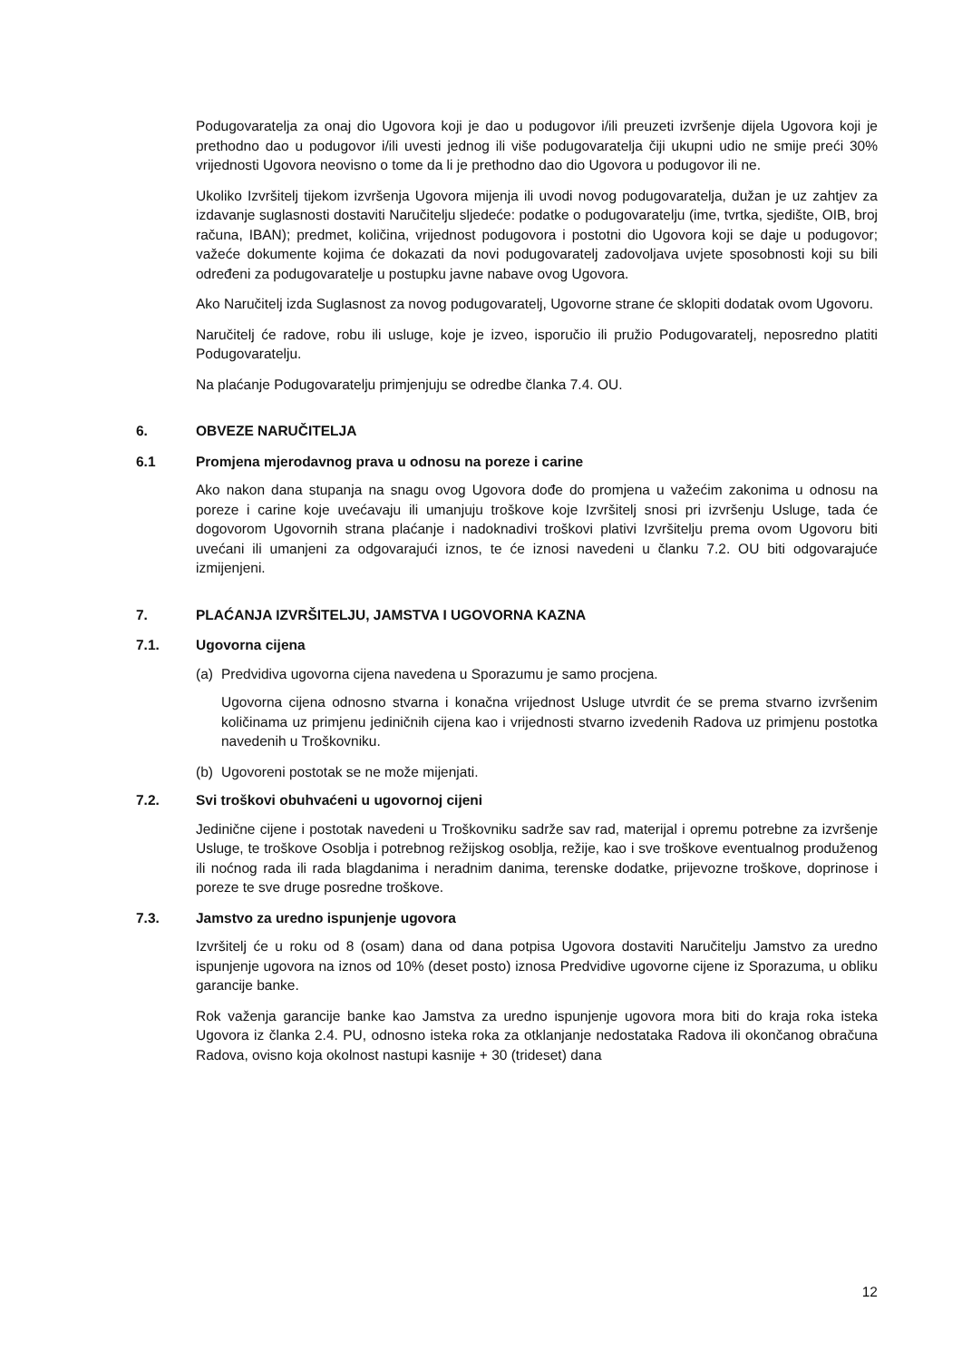Podugovaratelja za onaj dio Ugovora koji je dao u podugovor i/ili preuzeti izvršenje dijela Ugovora koji je prethodno dao u podugovor i/ili uvesti jednog ili više podugovaratelja čiji ukupni udio ne smije preći 30% vrijednosti Ugovora neovisno o tome da li je prethodno dao dio Ugovora u podugovor ili ne.
Ukoliko Izvršitelj tijekom izvršenja Ugovora mijenja ili uvodi novog podugovaratelja, dužan je uz zahtjev za izdavanje suglasnosti dostaviti Naručitelju sljedeće: podatke o podugovaratelju (ime, tvrtka, sjedište, OIB, broj računa, IBAN); predmet, količina, vrijednost podugovora i postotni dio Ugovora koji se daje u podugovor; važeće dokumente kojima će dokazati da novi podugovaratelj zadovoljava uvjete sposobnosti koji su bili određeni za podugovaratelje u postupku javne nabave ovog Ugovora.
Ako Naručitelj izda Suglasnost za novog podugovaratelj, Ugovorne strane će sklopiti dodatak ovom Ugovoru.
Naručitelj će radove, robu ili usluge, koje je izveo, isporučio ili pružio Podugovaratelj, neposredno platiti Podugovaratelju.
Na plaćanje Podugovaratelju primjenjuju se odredbe članka 7.4. OU.
6. OBVEZE NARUČITELJA
6.1 Promjena mjerodavnog prava u odnosu na poreze i carine
Ako nakon dana stupanja na snagu ovog Ugovora dođe do promjena u važećim zakonima u odnosu na poreze i carine koje uvećavaju ili umanjuju troškove koje Izvršitelj snosi pri izvršenju Usluge, tada će dogovorom Ugovornih strana plaćanje i nadoknadivi troškovi plativi Izvršitelju prema ovom Ugovoru biti uvećani ili umanjeni za odgovarajući iznos, te će iznosi navedeni u članku 7.2. OU biti odgovarajuće izmijenjeni.
7. PLAĆANJA IZVRŠITELJU, JAMSTVA I UGOVORNA KAZNA
7.1. Ugovorna cijena
(a) Predvidiva ugovorna cijena navedena u Sporazumu je samo procjena.
Ugovorna cijena odnosno stvarna i konačna vrijednost Usluge utvrdit će se prema stvarno izvršenim količinama uz primjenu jediničnih cijena kao i vrijednosti stvarno izvedenih Radova uz primjenu postotka navedenih u Troškovniku.
(b) Ugovoreni postotak se ne može mijenjati.
7.2. Svi troškovi obuhvaćeni u ugovornoj cijeni
Jedinične cijene i postotak navedeni u Troškovniku sadrže sav rad, materijal i opremu potrebne za izvršenje Usluge, te troškove Osoblja i potrebnog režijskog osoblja, režije, kao i sve troškove eventualnog produženog ili noćnog rada ili rada blagdanima i neradnim danima, terenske dodatke, prijevozne troškove, doprinose i poreze te sve druge posredne troškove.
7.3. Jamstvo za uredno ispunjenje ugovora
Izvršitelj će u roku od 8 (osam) dana od dana potpisa Ugovora dostaviti Naručitelju Jamstvo za uredno ispunjenje ugovora na iznos od 10% (deset posto) iznosa Predvidive ugovorne cijene iz Sporazuma, u obliku garancije banke.
Rok važenja garancije banke kao Jamstva za uredno ispunjenje ugovora mora biti do kraja roka isteka Ugovora iz članka 2.4. PU, odnosno isteka roka za otklanjanje nedostataka Radova ili okončanog obračuna Radova, ovisno koja okolnost nastupi kasnije + 30 (trideset) dana
12